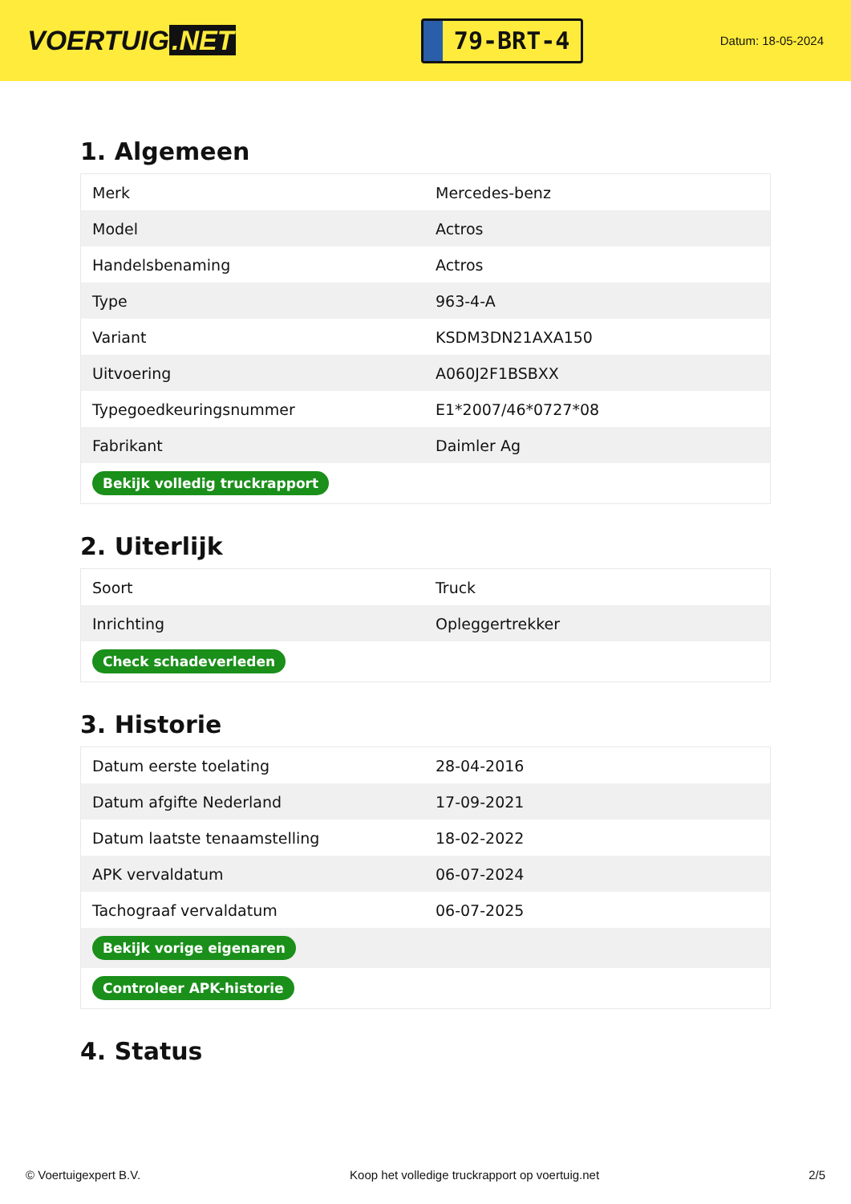VOERTUIG.NET
79-BRT-4
Datum: 18-05-2024
1. Algemeen
| Merk | Mercedes-benz |
| Model | Actros |
| Handelsbenaming | Actros |
| Type | 963-4-A |
| Variant | KSDM3DN21AXA150 |
| Uitvoering | A060J2F1BSBXX |
| Typegoedkeuringsnummer | E1*2007/46*0727*08 |
| Fabrikant | Daimler Ag |
| Bekijk volledig truckrapport | |
2. Uiterlijk
| Soort | Truck |
| Inrichting | Opleggertrekker |
| Check schadeverleden | |
3. Historie
| Datum eerste toelating | 28-04-2016 |
| Datum afgifte Nederland | 17-09-2021 |
| Datum laatste tenaamstelling | 18-02-2022 |
| APK vervaldatum | 06-07-2024 |
| Tachograaf vervaldatum | 06-07-2025 |
| Bekijk vorige eigenaren | |
| Controleer APK-historie | |
4. Status
© Voertuigexpert B.V. Koop het volledige truckrapport op voertuig.net 2/5